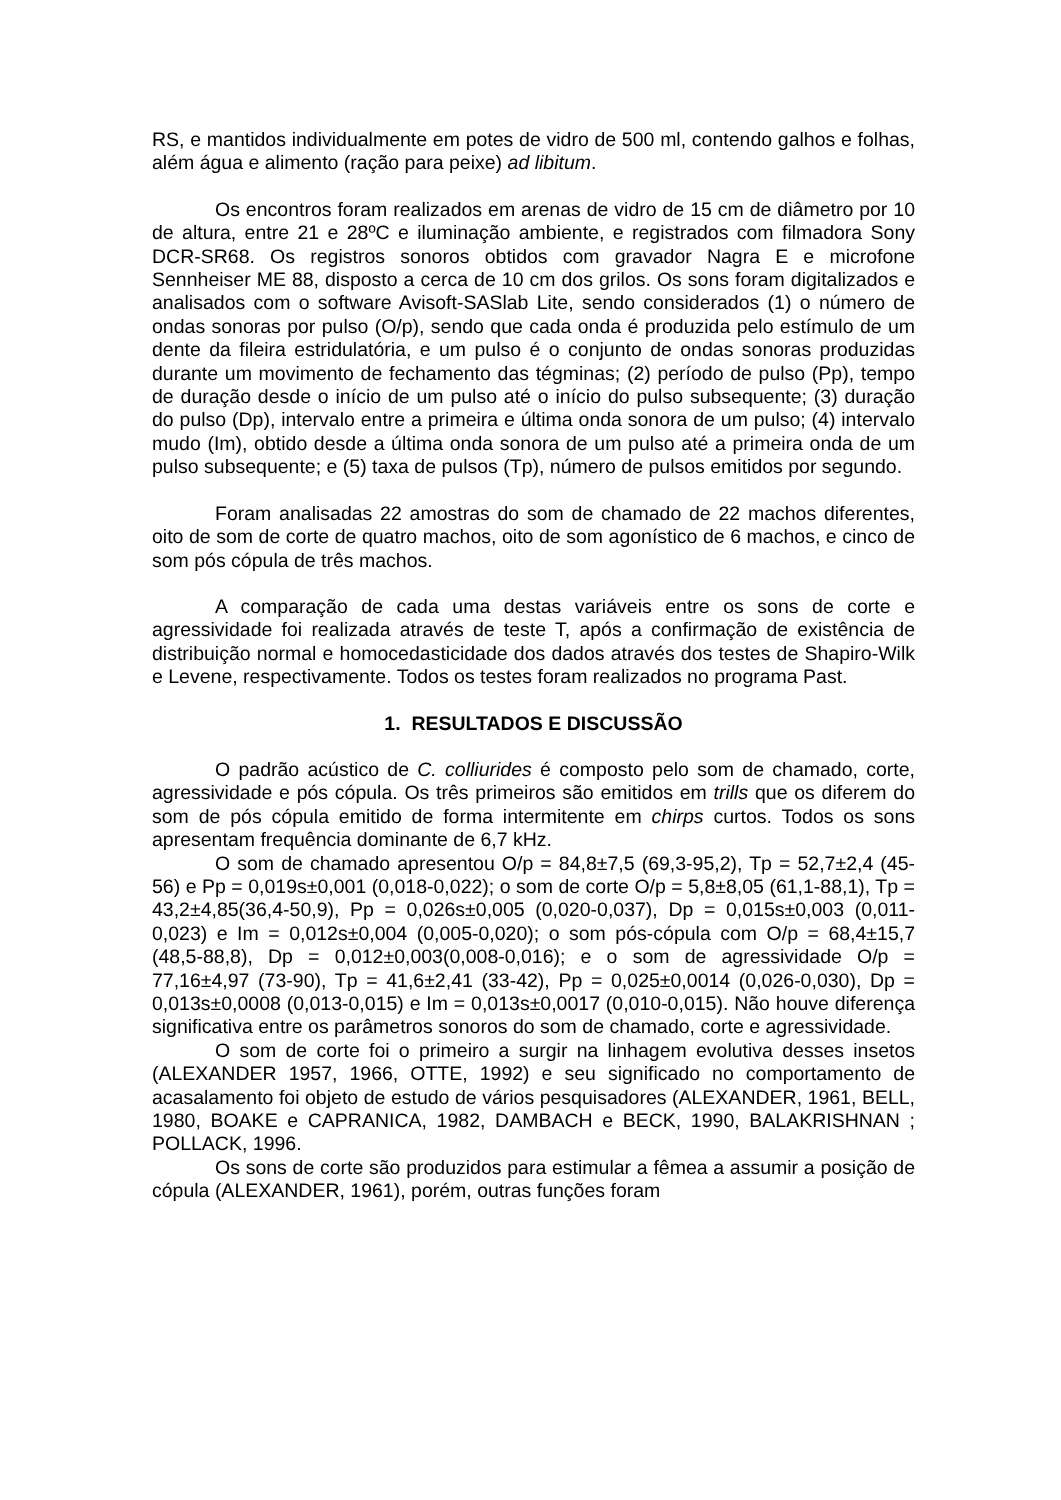RS, e mantidos individualmente em potes de vidro de 500 ml, contendo galhos e folhas, além água e alimento (ração para peixe) ad libitum.
Os encontros foram realizados em arenas de vidro de 15 cm de diâmetro por 10 de altura, entre 21 e 28ºC e iluminação ambiente, e registrados com filmadora Sony DCR-SR68. Os registros sonoros obtidos com gravador Nagra E e microfone Sennheiser ME 88, disposto a cerca de 10 cm dos grilos. Os sons foram digitalizados e analisados com o software Avisoft-SASlab Lite, sendo considerados (1) o número de ondas sonoras por pulso (O/p), sendo que cada onda é produzida pelo estímulo de um dente da fileira estridulatória, e um pulso é o conjunto de ondas sonoras produzidas durante um movimento de fechamento das tégminas; (2) período de pulso (Pp), tempo de duração desde o início de um pulso até o início do pulso subsequente; (3) duração do pulso (Dp), intervalo entre a primeira e última onda sonora de um pulso; (4) intervalo mudo (Im), obtido desde a última onda sonora de um pulso até a primeira onda de um pulso subsequente; e (5) taxa de pulsos (Tp), número de pulsos emitidos por segundo.
Foram analisadas 22 amostras do som de chamado de 22 machos diferentes, oito de som de corte de quatro machos, oito de som agonístico de 6 machos, e cinco de som pós cópula de três machos.
A comparação de cada uma destas variáveis entre os sons de corte e agressividade foi realizada através de teste T, após a confirmação de existência de distribuição normal e homocedasticidade dos dados através dos testes de Shapiro-Wilk e Levene, respectivamente. Todos os testes foram realizados no programa Past.
1. RESULTADOS E DISCUSSÃO
O padrão acústico de C. colliurides é composto pelo som de chamado, corte, agressividade e pós cópula. Os três primeiros são emitidos em trills que os diferem do som de pós cópula emitido de forma intermitente em chirps curtos. Todos os sons apresentam frequência dominante de 6,7 kHz.
O som de chamado apresentou O/p = 84,8±7,5 (69,3-95,2), Tp = 52,7±2,4 (45-56) e Pp = 0,019s±0,001 (0,018-0,022); o som de corte O/p = 5,8±8,05 (61,1-88,1), Tp = 43,2±4,85(36,4-50,9), Pp = 0,026s±0,005 (0,020-0,037), Dp = 0,015s±0,003 (0,011-0,023) e Im = 0,012s±0,004 (0,005-0,020); o som pós-cópula com O/p = 68,4±15,7 (48,5-88,8), Dp = 0,012±0,003(0,008-0,016); e o som de agressividade O/p = 77,16±4,97 (73-90), Tp = 41,6±2,41 (33-42), Pp = 0,025±0,0014 (0,026-0,030), Dp = 0,013s±0,0008 (0,013-0,015) e Im = 0,013s±0,0017 (0,010-0,015). Não houve diferença significativa entre os parâmetros sonoros do som de chamado, corte e agressividade.
O som de corte foi o primeiro a surgir na linhagem evolutiva desses insetos (ALEXANDER 1957, 1966, OTTE, 1992) e seu significado no comportamento de acasalamento foi objeto de estudo de vários pesquisadores (ALEXANDER, 1961, BELL, 1980, BOAKE e CAPRANICA, 1982, DAMBACH e BECK, 1990, BALAKRISHNAN ; POLLACK, 1996.
Os sons de corte são produzidos para estimular a fêmea a assumir a posição de cópula (ALEXANDER, 1961), porém, outras funções foram